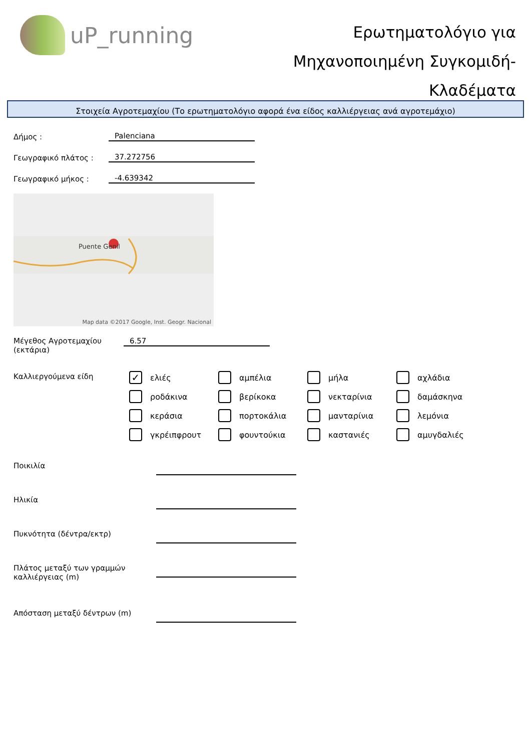uP_running
Ερωτηματολόγιο για
Μηχανοποιημένη Συγκομιδή-
Κλαδέματα
Στοιχεία Αγροτεμαχίου (Το ερωτηματολόγιο αφορά ένα είδος καλλιέργειας ανά αγροτεμάχιο)
Δήμος :
Palenciana
Γεωγραφικό πλάτος :
37.272756
Γεωγραφικό μήκος :
-4.639342
Puente Genil
Map data ©2017 Google, Inst. Geogr. Nacional
Μέγεθος Αγροτεμαχίου
(εκτάρια)
6.57
Καλλιεργούμενα είδη
✓ ελιές
αμπέλια
μήλα
αχλάδια
ροδάκινα
βερίκοκα
νεκταρίνια
δαμάσκηνα
κεράσια
πορτοκάλια
μανταρίνια
λεμόνια
γκρέιπφρουτ
φουντούκια
καστανιές
αμυγδαλιές
Ποικιλία
Ηλικία
Πυκνότητα (δέντρα/εκτρ)
Πλάτος μεταξύ των γραμμών καλλιέργειας (m)
Απόσταση μεταξύ δέντρων (m)